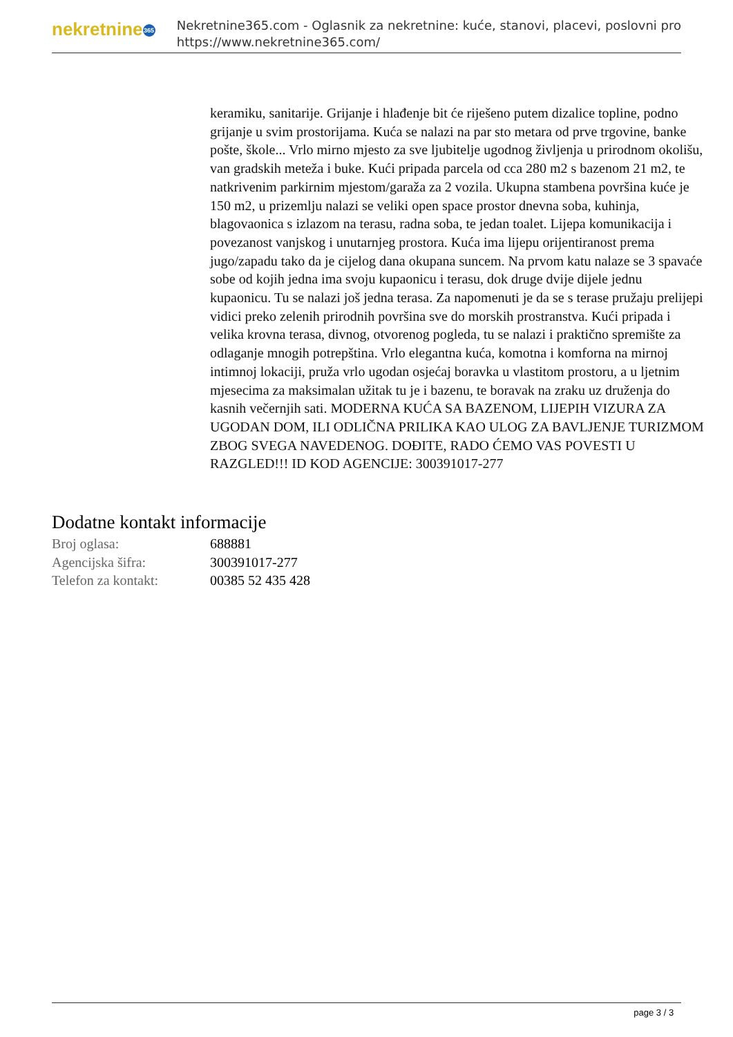nekretnine 365
Nekretnine365.com - Oglasnik za nekretnine: kuće, stanovi, placevi, poslovni pro
https://www.nekretnine365.com/
keramiku, sanitarije. Grijanje i hlađenje bit će riješeno putem dizalice topline, podno grijanje u svim prostorijama. Kuća se nalazi na par sto metara od prve trgovine, banke pošte, škole... Vrlo mirno mjesto za sve ljubitelje ugodnog življenja u prirodnom okolišu, van gradskih meteža i buke. Kući pripada parcela od cca 280 m2 s bazenom 21 m2, te natkrivenim parkirnim mjestom/garaža za 2 vozila. Ukupna stambena površina kuće je 150 m2, u prizemlju nalazi se veliki open space prostor dnevna soba, kuhinja, blagovaonica s izlazom na terasu, radna soba, te jedan toalet. Lijepa komunikacija i povezanost vanjskog i unutarnjeg prostora. Kuća ima lijepu orijentiranost prema jugo/zapadu tako da je cijelog dana okupana suncem. Na prvom katu nalaze se 3 spavaće sobe od kojih jedna ima svoju kupaonicu i terasu, dok druge dvije dijele jednu kupaonicu. Tu se nalazi još jedna terasa. Za napomenuti je da se s terase pružaju prelijepi vidici preko zelenih prirodnih površina sve do morskih prostranstva. Kući pripada i velika krovna terasa, divnog, otvorenog pogleda, tu se nalazi i praktično spremište za odlaganje mnogih potrepština. Vrlo elegantna kuća, komotna i komforna na mirnoj intimnoj lokaciji, pruža vrlo ugodan osjećaj boravka u vlastitom prostoru, a u ljetnim mjesecima za maksimalan užitak tu je i bazenu, te boravak na zraku uz druženja do kasnih večernjih sati. MODERNA KUĆA SA BAZENOM, LIJEPIH VIZURA ZA UGODAN DOM, ILI ODLIČNA PRILIKA KAO ULOG ZA BAVLJENJE TURIZMOM ZBOG SVEGA NAVEDENOG. DOĐITE, RADO ĆEMO VAS POVESTI U RAZGLED!!! ID KOD AGENCIJE: 300391017-277
Dodatne kontakt informacije
| Broj oglasa: | 688881 |
| Agencijska šifra: | 300391017-277 |
| Telefon za kontakt: | 00385 52 435 428 |
page 3 / 3